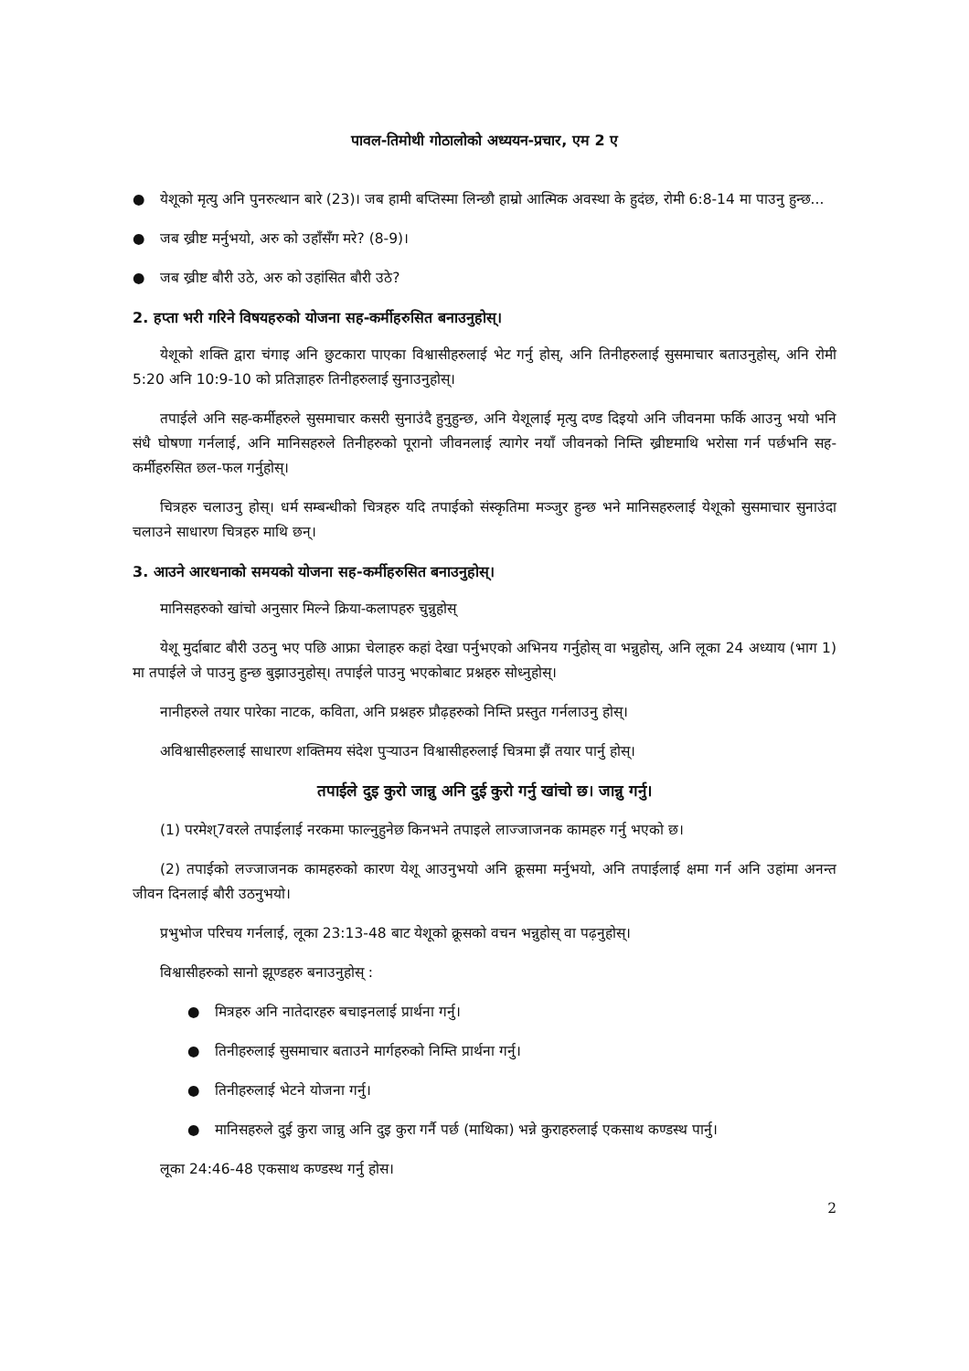पावल-तिमोथी गोठालोको अध्ययन-प्रचार, एम 2 ए
● येशूको मृत्यु अनि पुनरुत्थान बारे (23)। जब हामी बप्तिस्मा लिन्छौ हाम्रो आत्मिक अवस्था के हुदंछ, रोमी 6:8-14 मा पाउनु हुन्छ...
● जब ख्रीष्ट मर्नुभयो, अरु को उहाँसँग मरे? (8-9)।
● जब ख्रीष्ट बौरी उठे, अरु को उहांसित बौरी उठे?
2. हप्ता भरी गरिने विषयहरुको योजना सह-कर्मीहरुसित बनाउनुहोस्।
येशूको शक्ति द्वारा चंगाइ अनि छुटकारा पाएका विश्वासीहरुलाई भेट गर्नु होस्, अनि तिनीहरुलाई सुसमाचार बताउनुहोस्, अनि रोमी 5:20 अनि 10:9-10 को प्रतिज्ञाहरु तिनीहरुलाई सुनाउनुहोस्।
तपाईले अनि सह-कर्मीहरुले सुसमाचार कसरी सुनाउंदै हुनुहुन्छ, अनि येशूलाई मृत्यु दण्ड दिइयो अनि जीवनमा फर्कि आउनु भयो भनि संधै घोषणा गर्नलाई, अनि मानिसहरुले तिनीहरुको पूरानो जीवनलाई त्यागेर नयाँ जीवनको निम्ति ख्रीष्टमाथि भरोसा गर्न पर्छभनि सह-कर्मीहरुसित छल-फल गर्नुहोस्।
चित्रहरु चलाउनु होस्। धर्म सम्बन्धीको चित्रहरु यदि तपाईको संस्कृतिमा मञ्जुर हुन्छ भने मानिसहरुलाई येशूको सुसमाचार सुनाउंदा चलाउने साधारण चित्रहरु माथि छन्।
3. आउने आरधनाको समयको योजना सह-कर्मीहरुसित बनाउनुहोस्।
मानिसहरुको खांचो अनुसार मिल्ने क्रिया-कलापहरु चुन्नुहोस्
येशू मुर्दाबाट बौरी उठनु भए पछि आफ्रा चेलाहरु कहां देखा पर्नुभएको अभिनय गर्नुहोस् वा भन्नुहोस्, अनि लूका 24 अध्याय (भाग 1) मा तपाईले जे पाउनु हुन्छ बुझाउनुहोस्। तपाईले पाउनु भएकोबाट प्रश्नहरु सोध्नुहोस्।
नानीहरुले तयार पारेका नाटक, कविता, अनि प्रश्नहरु प्रौढ़हरुको निम्ति प्रस्तुत गर्नलाउनु होस्।
अविश्वासीहरुलाई साधारण शक्तिमय संदेश पुर्‍याउन विश्वासीहरुलाई चित्रमा झैं तयार पार्नु होस्।
तपाईले दुइ कुरो जान्नु अनि दुई कुरो गर्नु खांचो छ। जान्नु गर्नु।
(1) परमेश्7वरले तपाईलाई नरकमा फाल्नुहुनेछ किनभने तपाइले लाज्जाजनक कामहरु गर्नु भएको छ।
(2) तपाईको लज्जाजनक कामहरुको कारण येशू आउनुभयो अनि क्रूसमा मर्नुभयो, अनि तपाईलाई क्षमा गर्न अनि उहांमा अनन्त जीवन दिनलाई बौरी उठनुभयो।
प्रभुभोज परिचय गर्नलाई, लूका 23:13-48 बाट येशूको क्रूसको वचन भन्नुहोस् वा पढ़नुहोस्।
विश्वासीहरुको सानो झूण्डहरु बनाउनुहोस् :
● मित्रहरु अनि नातेदारहरु बचाइनलाई प्रार्थना गर्नु।
● तिनीहरुलाई सुसमाचार बताउने मार्गहरुको निम्ति प्रार्थना गर्नु।
● तिनीहरुलाई भेटने योजना गर्नु।
● मानिसहरुले दुई कुरा जान्नु अनि दुइ कुरा गर्नै पर्छ (माथिका) भन्ने कुराहरुलाई एकसाथ कण्डस्थ पार्नु।
लूका 24:46-48 एकसाथ कण्डस्थ गर्नु होस।
2